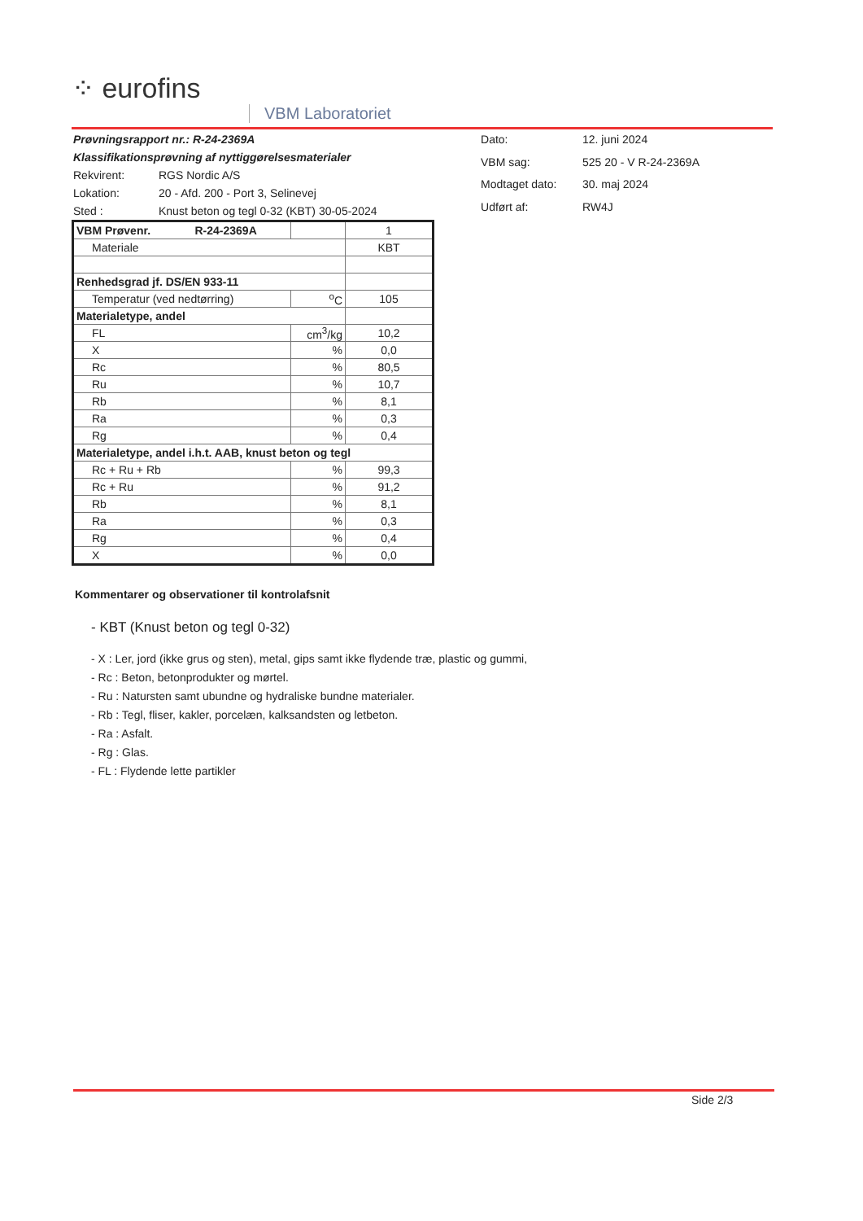⁘ eurofins
VBM Laboratoriet
| Prøvningsrapport nr.: R-24-2369A | |
| Klassifikationsprøvning af nyttiggørelsesmaterialer | |
| Rekvirent: | RGS Nordic A/S |
| Lokation: | 20 - Afd. 200 - Port 3, Selinevej |
| Sted : | Knust beton og tegl 0-32 (KBT) 30-05-2024 |
| Dato: | 12. juni 2024 |
| VBM sag: | 525 20 - V R-24-2369A |
| Modtaget dato: | 30. maj 2024 |
| Udført af: | RW4J |
| VBM Prøvenr. R-24-2369A | | 1 |
| Materiale | | KBT |
| Renhedsgrad jf. DS/EN 933-11 | | |
| Temperatur (ved nedtørring) | <sup>o</sup> C | 105 |
| Materialetype, andel | | |
| FL | cm<sup>3</sup>/kg | 10,2 |
| X | % | 0,0 |
| Rc | % | 80,5 |
| Ru | % | 10,7 |
| Rb | % | 8,1 |
| Ra | % | 0,3 |
| Rg | % | 0,4 |
| Materialetype, andel i.h.t. AAB, knust beton og tegl | | |
| Rc + Ru + Rb | % | 99,3 |
| Rc + Ru | % | 91,2 |
| Rb | % | 8,1 |
| Ra | % | 0,3 |
| Rg | % | 0,4 |
| X | % | 0,0 |
Kommentarer og observationer til kontrolafsnit
- KBT (Knust beton og tegl 0-32)
- X : Ler, jord (ikke grus og sten), metal, gips samt ikke flydende træ, plastic og gummi,
- Rc : Beton, betonprodukter og mørtel.
- Ru : Natursten samt ubundne og hydraliske bundne materialer.
- Rb : Tegl, fliser, kakler, porcelæn, kalksandsten og letbeton.
- Ra : Asfalt.
- Rg : Glas.
- FL : Flydende lette partikler
Side 2/3